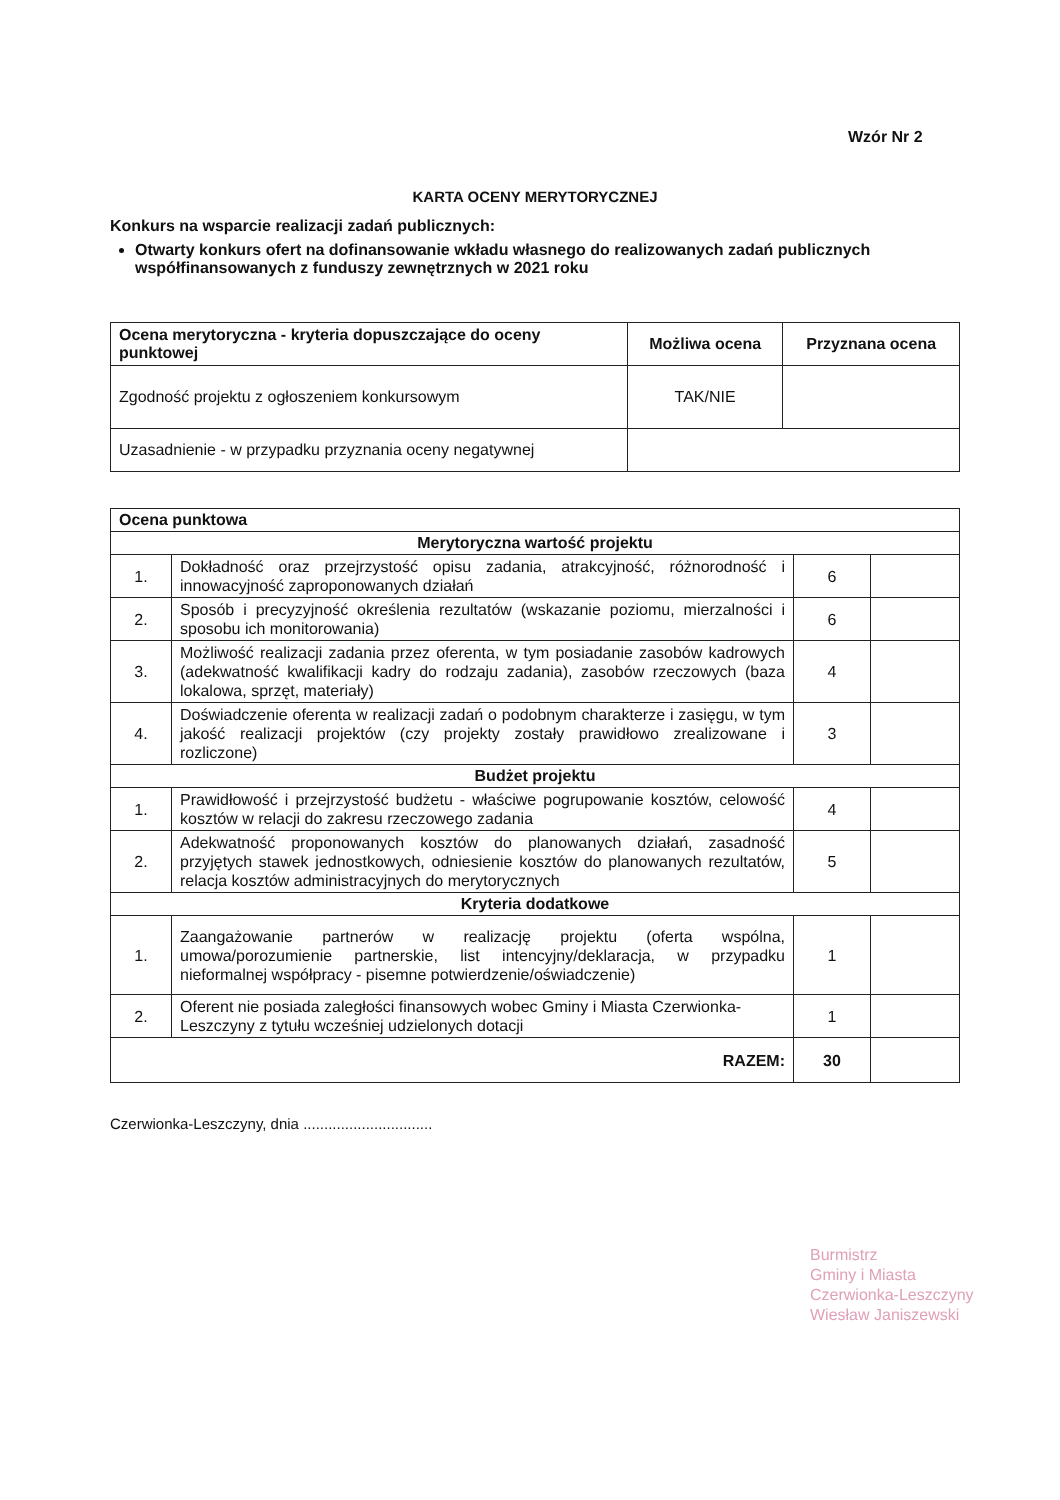Wzór Nr 2
KARTA OCENY MERYTORYCZNEJ
Konkurs na wsparcie realizacji zadań publicznych:
Otwarty konkurs ofert na dofinansowanie wkładu własnego do realizowanych zadań publicznych współfinansowanych z funduszy zewnętrznych w 2021 roku
| Ocena merytoryczna - kryteria dopuszczające do oceny punktowej | Możliwa ocena | Przyznana ocena |
| --- | --- | --- |
| Zgodność projektu z ogłoszeniem konkursowym | TAK/NIE | |
| Uzasadnienie - w przypadku przyznania oceny negatywnej | | |
| Ocena punktowa | | | |
| --- | --- | --- | --- |
| Merytoryczna wartość projektu | | | |
| 1. | Dokładność oraz przejrzystość opisu zadania, atrakcyjność, różnorodność i innowacyjność zaproponowanych działań | 6 | |
| 2. | Sposób i precyzyjność określenia rezultatów (wskazanie poziomu, mierzalności i sposobu ich monitorowania) | 6 | |
| 3. | Możliwość realizacji zadania przez oferenta, w tym posiadanie zasobów kadrowych (adekwatność kwalifikacji kadry do rodzaju zadania), zasobów rzeczowych (baza lokalowa, sprzęt, materiały) | 4 | |
| 4. | Doświadczenie oferenta w realizacji zadań o podobnym charakterze i zasięgu, w tym jakość realizacji projektów (czy projekty zostały prawidłowo zrealizowane i rozliczone) | 3 | |
| Budżet projektu | | | |
| 1. | Prawidłowość i przejrzystość budżetu - właściwe pogrupowanie kosztów, celowość kosztów w relacji do zakresu rzeczowego zadania | 4 | |
| 2. | Adekwatność proponowanych kosztów do planowanych działań, zasadność przyjętych stawek jednostkowych, odniesienie kosztów do planowanych rezultatów, relacja kosztów administracyjnych do merytorycznych | 5 | |
| Kryteria dodatkowe | | | |
| 1. | Zaangażowanie partnerów w realizację projektu (oferta wspólna, umowa/porozumienie partnerskie, list intencyjny/deklaracja, w przypadku nieformalnej współpracy - pisemne potwierdzenie/oświadczenie) | 1 | |
| 2. | Oferent nie posiada zaległości finansowych wobec Gminy i Miasta Czerwionka-Leszczyny z tytułu wcześniej udzielonych dotacji | 1 | |
| RAZEM: | | 30 | |
Czerwionka-Leszczyny, dnia ...............................
Burmistrz
Gminy i Miasta
Czerwionka-Leszczyny
Wiesław Janiszewski